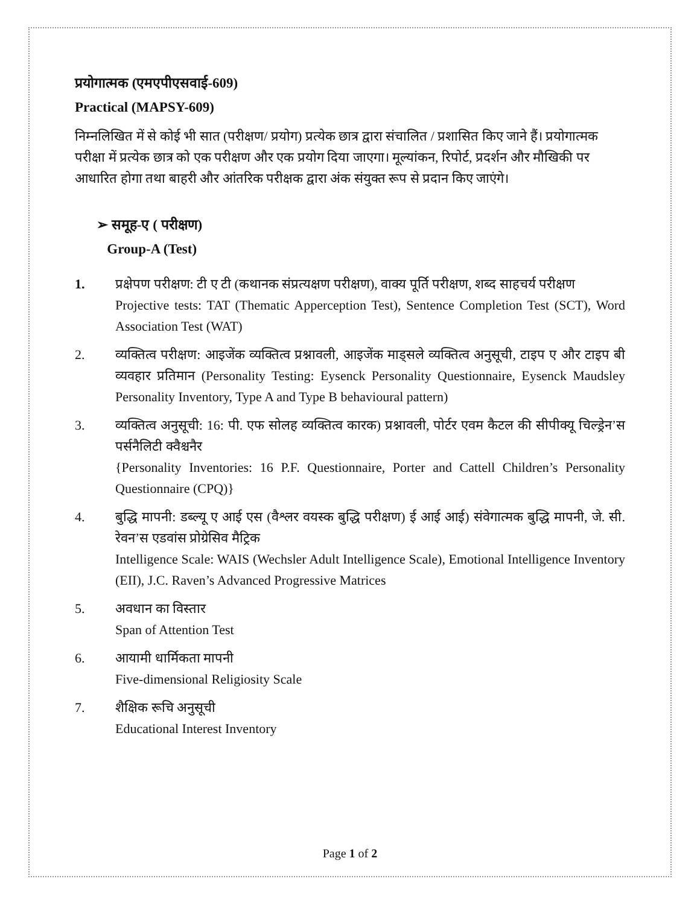प्रयोगात्मक (एमएपीएसवाई-609)
Practical (MAPSY-609)
निम्नलिखित में से कोई भी सात (परीक्षण/ प्रयोग) प्रत्येक छात्र द्वारा संचालित / प्रशासित किए जाने हैं। प्रयोगात्मक परीक्षा में प्रत्येक छात्र को एक परीक्षण और एक प्रयोग दिया जाएगा। मूल्यांकन, रिपोर्ट, प्रदर्शन और मौखिकी पर आधारित होगा तथा बाहरी और आंतरिक परीक्षक द्वारा अंक संयुक्त रूप से प्रदान किए जाएंगे।
➢ समूह-ए ( परीक्षण)
Group-A (Test)
1. प्रक्षेपण परीक्षण: टी ए टी (कथानक संप्रत्यक्षण परीक्षण), वाक्य पूर्ति परीक्षण, शब्द साहचर्य परीक्षण
Projective tests: TAT (Thematic Apperception Test), Sentence Completion Test (SCT), Word Association Test (WAT)
2. व्यक्तित्व परीक्षण: आइजेंक व्यक्तित्व प्रश्नावली, आइजेंक माड्सले व्यक्तित्व अनुसूची, टाइप ए और टाइप बी व्यवहार प्रतिमान (Personality Testing: Eysenck Personality Questionnaire, Eysenck Maudsley Personality Inventory, Type A and Type B behavioural pattern)
3. व्यक्तित्व अनुसूची: 16: पी. एफ सोलह व्यक्तित्व कारक) प्रश्नावली, पोर्टर एवम कैटल की सीपीक्यू चिल्ड्रेन’स पर्सनैलिटी क्वैश्चनैर
{Personality Inventories: 16 P.F. Questionnaire, Porter and Cattell Children’s Personality Questionnaire (CPQ)}
4. बुद्धि मापनी: डब्ल्यू ए आई एस (वैश्लर वयस्क बुद्धि परीक्षण) ई आई आई) संवेगात्मक बुद्धि मापनी, जे. सी. रेवन’स एडवांस प्रोग्रेसिव मैट्रिक
Intelligence Scale: WAIS (Wechsler Adult Intelligence Scale), Emotional Intelligence Inventory (EII), J.C. Raven’s Advanced Progressive Matrices
5. अवधान का विस्तार
Span of Attention Test
6. आयामी धार्मिकता मापनी
Five-dimensional Religiosity Scale
7. शैक्षिक रूचि अनुसूची
Educational Interest Inventory
Page 1 of 2